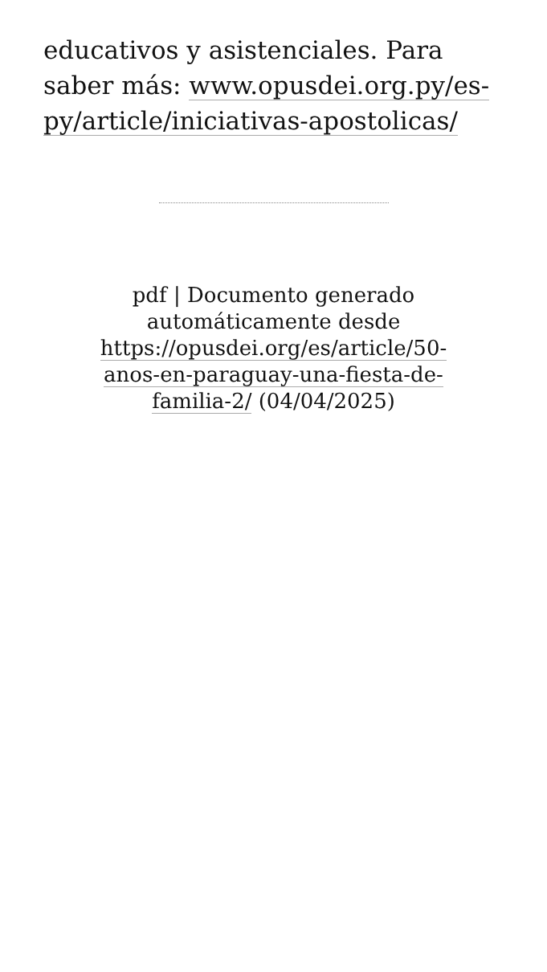educativos y asistenciales. Para saber más: www.opusdei.org.py/es-py/article/iniciativas-apostolicas/
pdf | Documento generado automáticamente desde https://opusdei.org/es/article/50-anos-en-paraguay-una-fiesta-de-familia-2/ (04/04/2025)